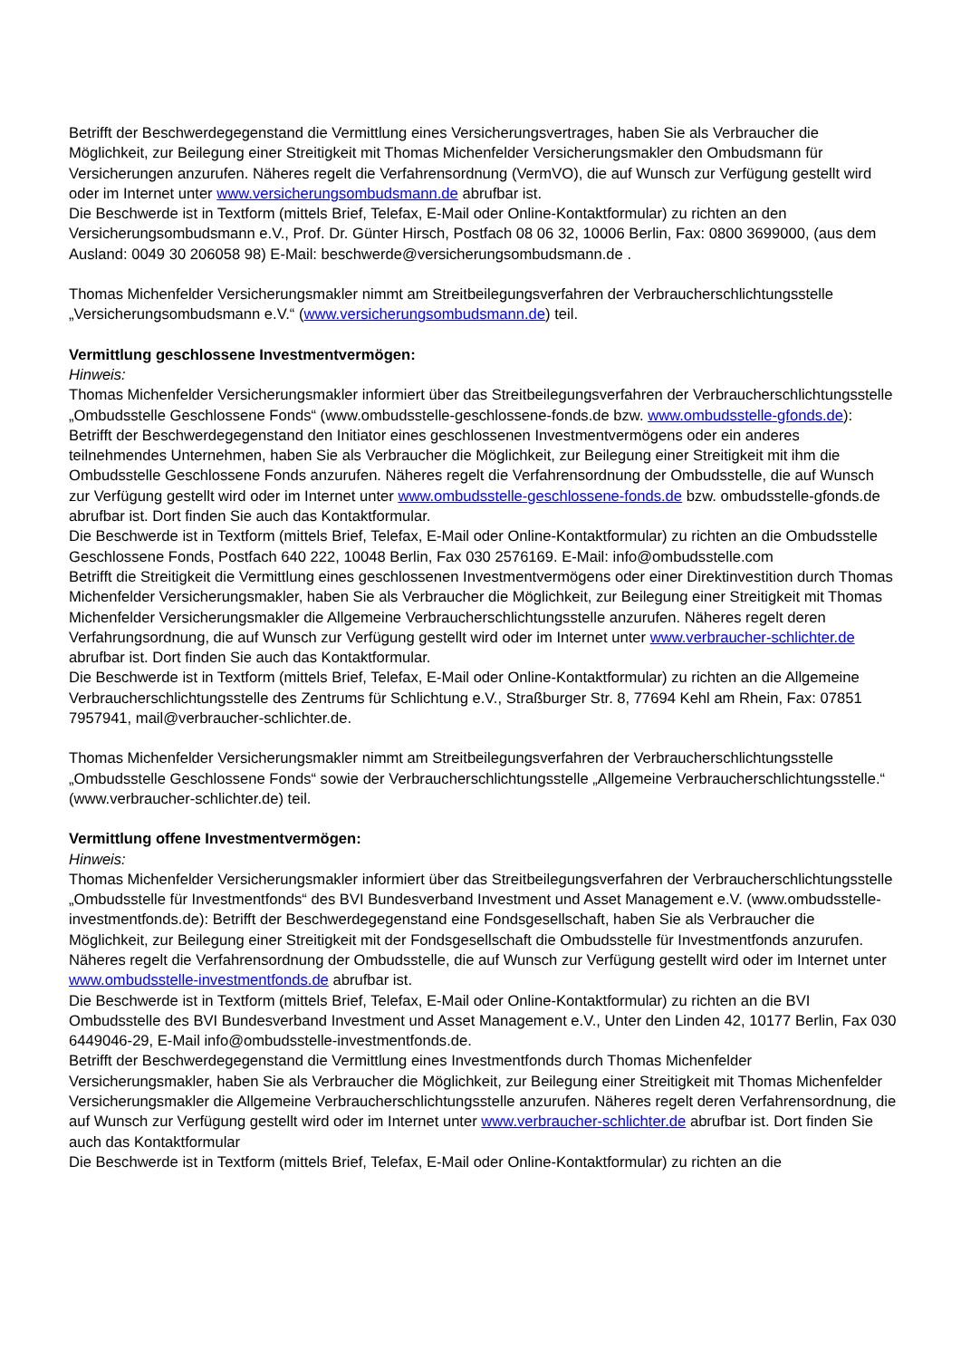Betrifft der Beschwerdegegenstand die Vermittlung eines Versicherungsvertrages, haben Sie als Verbraucher die Möglichkeit, zur Beilegung einer Streitigkeit mit Thomas Michenfelder Versicherungsmakler den Ombudsmann für Versicherungen anzurufen. Näheres regelt die Verfahrensordnung (VermVO), die auf Wunsch zur Verfügung gestellt wird oder im Internet unter www.versicherungsombudsmann.de abrufbar ist.
Die Beschwerde ist in Textform (mittels Brief, Telefax, E-Mail oder Online-Kontaktformular) zu richten an den Versicherungsombudsmann e.V., Prof. Dr. Günter Hirsch, Postfach 08 06 32, 10006 Berlin, Fax: 0800 3699000, (aus dem Ausland: 0049 30 206058 98) E-Mail: beschwerde@versicherungsombudsmann.de .
Thomas Michenfelder Versicherungsmakler nimmt am Streitbeilegungsverfahren der Verbraucherschlichtungsstelle „Versicherungsombudsmann e.V.“ (www.versicherungsombudsmann.de) teil.
Vermittlung geschlossene Investmentvermögen:
Hinweis:
Thomas Michenfelder Versicherungsmakler informiert über das Streitbeilegungsverfahren der Verbraucherschlichtungsstelle „Ombudsstelle Geschlossene Fonds“ (www.ombudsstelle-geschlossene-fonds.de bzw. www.ombudsstelle-gfonds.de):
Betrifft der Beschwerdegegenstand den Initiator eines geschlossenen Investmentvermögens oder ein anderes teilnehmendes Unternehmen, haben Sie als Verbraucher die Möglichkeit, zur Beilegung einer Streitigkeit mit ihm die Ombudsstelle Geschlossene Fonds anzurufen. Näheres regelt die Verfahrensordnung der Ombudsstelle, die auf Wunsch zur Verfügung gestellt wird oder im Internet unter www.ombudsstelle-geschlossene-fonds.de bzw. ombudsstelle-gfonds.de abrufbar ist. Dort finden Sie auch das Kontaktformular.
Die Beschwerde ist in Textform (mittels Brief, Telefax, E-Mail oder Online-Kontaktformular) zu richten an die Ombudsstelle Geschlossene Fonds, Postfach 640 222, 10048 Berlin, Fax 030 2576169. E-Mail: info@ombudsstelle.com
Betrifft die Streitigkeit die Vermittlung eines geschlossenen Investmentvermögens oder einer Direktinvestition durch Thomas Michenfelder Versicherungsmakler, haben Sie als Verbraucher die Möglichkeit, zur Beilegung einer Streitigkeit mit Thomas Michenfelder Versicherungsmakler die Allgemeine Verbraucherschlichtungsstelle anzurufen. Näheres regelt deren Verfahrungsordnung, die auf Wunsch zur Verfügung gestellt wird oder im Internet unter www.verbraucher-schlichter.de abrufbar ist. Dort finden Sie auch das Kontaktformular.
Die Beschwerde ist in Textform (mittels Brief, Telefax, E-Mail oder Online-Kontaktformular) zu richten an die Allgemeine Verbraucherschlichtungsstelle des Zentrums für Schlichtung e.V., Straßburger Str. 8, 77694 Kehl am Rhein, Fax: 07851 7957941, mail@verbraucher-schlichter.de.
Thomas Michenfelder Versicherungsmakler nimmt am Streitbeilegungsverfahren der Verbraucherschlichtungsstelle „Ombudsstelle Geschlossene Fonds“ sowie der Verbraucherschlichtungsstelle „Allgemeine Verbraucherschlichtungsstelle.“ (www.verbraucher-schlichter.de) teil.
Vermittlung offene Investmentvermögen:
Hinweis:
Thomas Michenfelder Versicherungsmakler informiert über das Streitbeilegungsverfahren der Verbraucherschlichtungsstelle „Ombudsstelle für Investmentfonds“ des BVI Bundesverband Investment und Asset Management e.V. (www.ombudsstelle-investmentfonds.de): Betrifft der Beschwerdegegenstand eine Fondsgesellschaft, haben Sie als Verbraucher die Möglichkeit, zur Beilegung einer Streitigkeit mit der Fondsgesellschaft die Ombudsstelle für Investmentfonds anzurufen. Näheres regelt die Verfahrensordnung der Ombudsstelle, die auf Wunsch zur Verfügung gestellt wird oder im Internet unter www.ombudsstelle-investmentfonds.de abrufbar ist.
Die Beschwerde ist in Textform (mittels Brief, Telefax, E-Mail oder Online-Kontaktformular) zu richten an die BVI Ombudsstelle des BVI Bundesverband Investment und Asset Management e.V., Unter den Linden 42, 10177 Berlin, Fax 030 6449046-29, E-Mail info@ombudsstelle-investmentfonds.de.
Betrifft der Beschwerdegegenstand die Vermittlung eines Investmentfonds durch Thomas Michenfelder Versicherungsmakler, haben Sie als Verbraucher die Möglichkeit, zur Beilegung einer Streitigkeit mit Thomas Michenfelder Versicherungsmakler die Allgemeine Verbraucherschlichtungsstelle anzurufen. Näheres regelt deren Verfahrensordnung, die auf Wunsch zur Verfügung gestellt wird oder im Internet unter www.verbraucher-schlichter.de abrufbar ist. Dort finden Sie auch das Kontaktformular
Die Beschwerde ist in Textform (mittels Brief, Telefax, E-Mail oder Online-Kontaktformular) zu richten an die